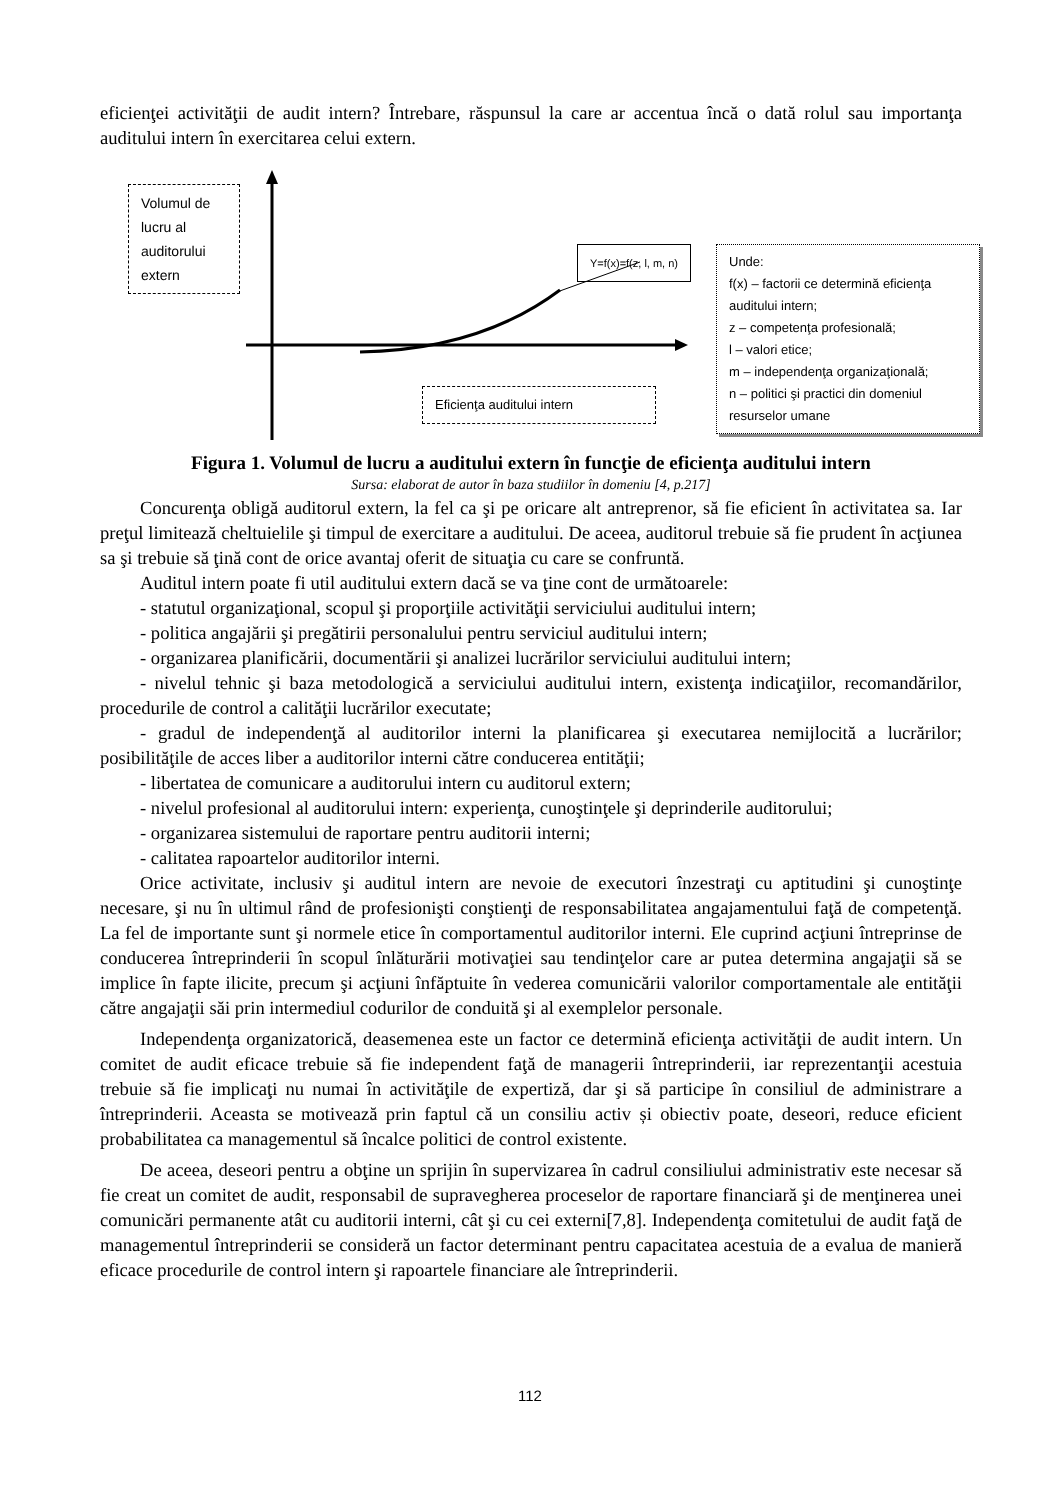eficienţei activităţii de audit intern? Întrebare, răspunsul la care ar accentua încă o dată rolul sau importanţa auditului intern în exercitarea celui extern.
Volumul de lucru al auditorului extern
Y=f(x)=f(z, l, m, n)
Eficienţa auditului intern
Unde:
f(x) – factorii ce determină eficienţa auditului intern;
z – competenţa profesională;
l – valori etice;
m – independenţa organizaţională;
n – politici şi practici din domeniul resurselor umane
Figura 1. Volumul de lucru a auditului extern în funcţie de eficienţa auditului intern
Sursa: elaborat de autor în baza studiilor în domeniu [4, p.217]
Concurenţa obligă auditorul extern, la fel ca şi pe oricare alt antreprenor, să fie eficient în activitatea sa. Iar preţul limitează cheltuielile şi timpul de exercitare a auditului. De aceea, auditorul trebuie să fie prudent în acţiunea sa şi trebuie să ţină cont de orice avantaj oferit de situaţia cu care se confruntă.
Auditul intern poate fi util auditului extern dacă se va ţine cont de următoarele:
- statutul organizaţional, scopul şi proporţiile activităţii serviciului auditului intern;
- politica angajării şi pregătirii personalului pentru serviciul auditului intern;
- organizarea planificării, documentării şi analizei lucrărilor serviciului auditului intern;
- nivelul tehnic şi baza metodologică a serviciului auditului intern, existenţa indicaţiilor, recomandărilor, procedurile de control a calităţii lucrărilor executate;
- gradul de independenţă al auditorilor interni la planificarea şi executarea nemijlocită a lucrărilor; posibilităţile de acces liber a auditorilor interni către conducerea entităţii;
- libertatea de comunicare a auditorului intern cu auditorul extern;
- nivelul profesional al auditorului intern: experienţa, cunoştinţele şi deprinderile auditorului;
- organizarea sistemului de raportare pentru auditorii interni;
- calitatea rapoartelor auditorilor interni.
Orice activitate, inclusiv şi auditul intern are nevoie de executori înzestraţi cu aptitudini şi cunoştinţe necesare, şi nu în ultimul rând de profesionişti conştienţi de responsabilitatea angajamentului faţă de competenţă. La fel de importante sunt şi normele etice în comportamentul auditorilor interni. Ele cuprind acţiuni întreprinse de conducerea întreprinderii în scopul înlăturării motivaţiei sau tendinţelor care ar putea determina angajaţii să se implice în fapte ilicite, precum şi acţiuni înfăptuite în vederea comunicării valorilor comportamentale ale entităţii către angajaţii săi prin intermediul codurilor de conduită şi al exemplelor personale.
Independenţa organizatorică, deasemenea este un factor ce determină eficienţa activităţii de audit intern. Un comitet de audit eficace trebuie să fie independent faţă de managerii întreprinderii, iar reprezentanţii acestuia trebuie să fie implicaţi nu numai în activităţile de expertiză, dar şi să participe în consiliul de administrare a întreprinderii. Aceasta se motivează prin faptul că un consiliu activ și obiectiv poate, deseori, reduce eficient probabilitatea ca managementul să încalce politici de control existente.
De aceea, deseori pentru a obţine un sprijin în supervizarea în cadrul consiliului administrativ este necesar să fie creat un comitet de audit, responsabil de supravegherea proceselor de raportare financiară şi de menţinerea unei comunicări permanente atât cu auditorii interni, cât şi cu cei externi[7,8]. Independenţa comitetului de audit faţă de managementul întreprinderii se consideră un factor determinant pentru capacitatea acestuia de a evalua de manieră eficace procedurile de control intern şi rapoartele financiare ale întreprinderii.
112